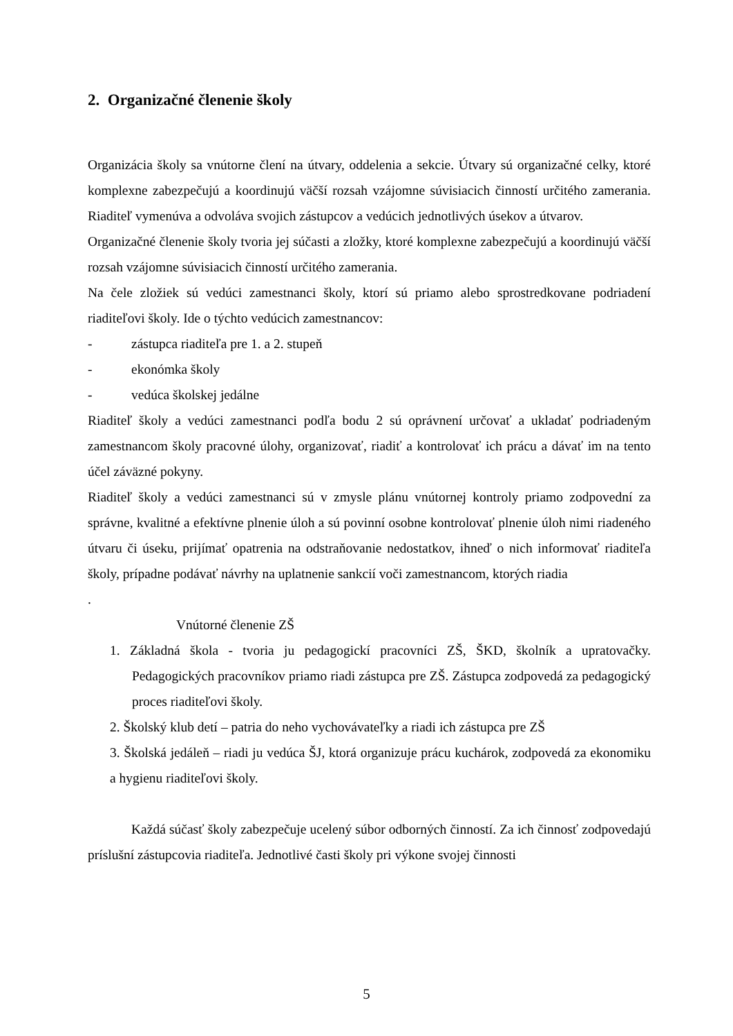2. Organizačné členenie školy
Organizácia školy sa vnútorne člení na útvary, oddelenia a sekcie. Útvary sú organizačné celky, ktoré komplexne zabezpečujú a koordinujú väčší rozsah vzájomne súvisiacich činností určitého zamerania. Riaditeľ vymenúva a odvoláva svojich zástupcov a vedúcich jednotlivých úsekov a útvarov.
Organizačné členenie školy tvoria jej súčasti a zložky, ktoré komplexne zabezpečujú a koordinujú väčší rozsah vzájomne súvisiacich činností určitého zamerania.
Na čele zložiek sú vedúci zamestnanci školy, ktorí sú priamo alebo sprostredkovane podriadení riaditeľovi školy. Ide o týchto vedúcich zamestnancov:
- zástupca riaditeľa pre 1. a 2. stupeň
- ekonómka školy
- vedúca školskej jedálne
Riaditeľ školy a vedúci zamestnanci podľa bodu 2 sú oprávnení určovať a ukladať podriadeným zamestnancom školy pracovné úlohy, organizovať, riadiť a kontrolovať ich prácu a dávať im na tento účel záväzné pokyny.
Riaditeľ školy a vedúci zamestnanci sú v zmysle plánu vnútornej kontroly priamo zodpovední za správne, kvalitné a efektívne plnenie úloh a sú povinní osobne kontrolovať plnenie úloh nimi riadeného útvaru či úseku, prijímať opatrenia na odstraňovanie nedostatkov, ihneď o nich informovať riaditeľa školy, prípadne podávať návrhy na uplatnenie sankcií voči zamestnancom, ktorých riadia
.
Vnútorné členenie ZŠ
1. Základná škola - tvoria ju pedagogickí pracovníci ZŠ, ŠKD, školník a upratovačky. Pedagogických pracovníkov priamo riadi zástupca pre ZŠ. Zástupca zodpovedá za pedagogický proces riaditeľovi školy.
2. Školský klub detí – patria do neho vychovávateľky a riadi ich zástupca pre ZŠ
3. Školská jedáleň – riadi ju vedúca ŠJ, ktorá organizuje prácu kuchárok, zodpovedá za ekonomiku a hygienu riaditeľovi školy.
Každá súčasť školy zabezpečuje ucelený súbor odborných činností. Za ich činnosť zodpovedajú príslušní zástupcovia riaditeľa. Jednotlivé časti školy pri výkone svojej činnosti
5